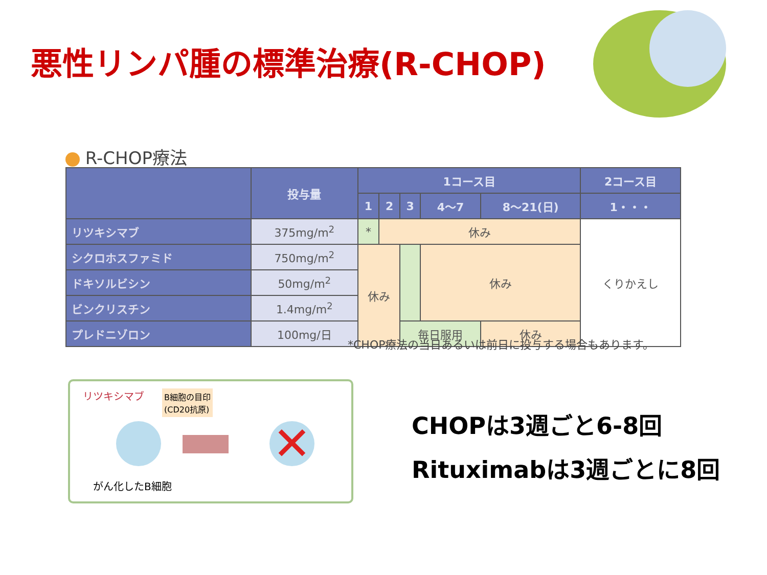悪性リンパ腫の標準治療(R-CHOP)
R-CHOP療法
| | 投与量 | 1コース目 | | | | | 2コース目 |
| --- | --- | --- | --- | --- | --- | --- | --- |
| | | 1 | 2 | 3 | 4〜7 | 8〜21(日) | 1・・・ |
| リツキシマブ | 375mg/m<sup>2</sup> | * | 休み | | | | くりかえし |
| シクロホスファミド | 750mg/m<sup>2</sup> | 休み | | | 休み | | |
| ドキソルビシン | 50mg/m<sup>2</sup> | | | | | | |
| ビンクリスチン | 1.4mg/m<sup>2</sup> | | | | | | |
| プレドニゾロン | 100mg/日 | | | 毎日服用 | | 休み | |
*CHOP療法の当日あるいは前日に投与する場合もあります。
リツキシマブ
B細胞の目印
(CD20抗原)
✕
がん化したB細胞
CHOPは3週ごと6-8回
Rituximabは3週ごとに8回